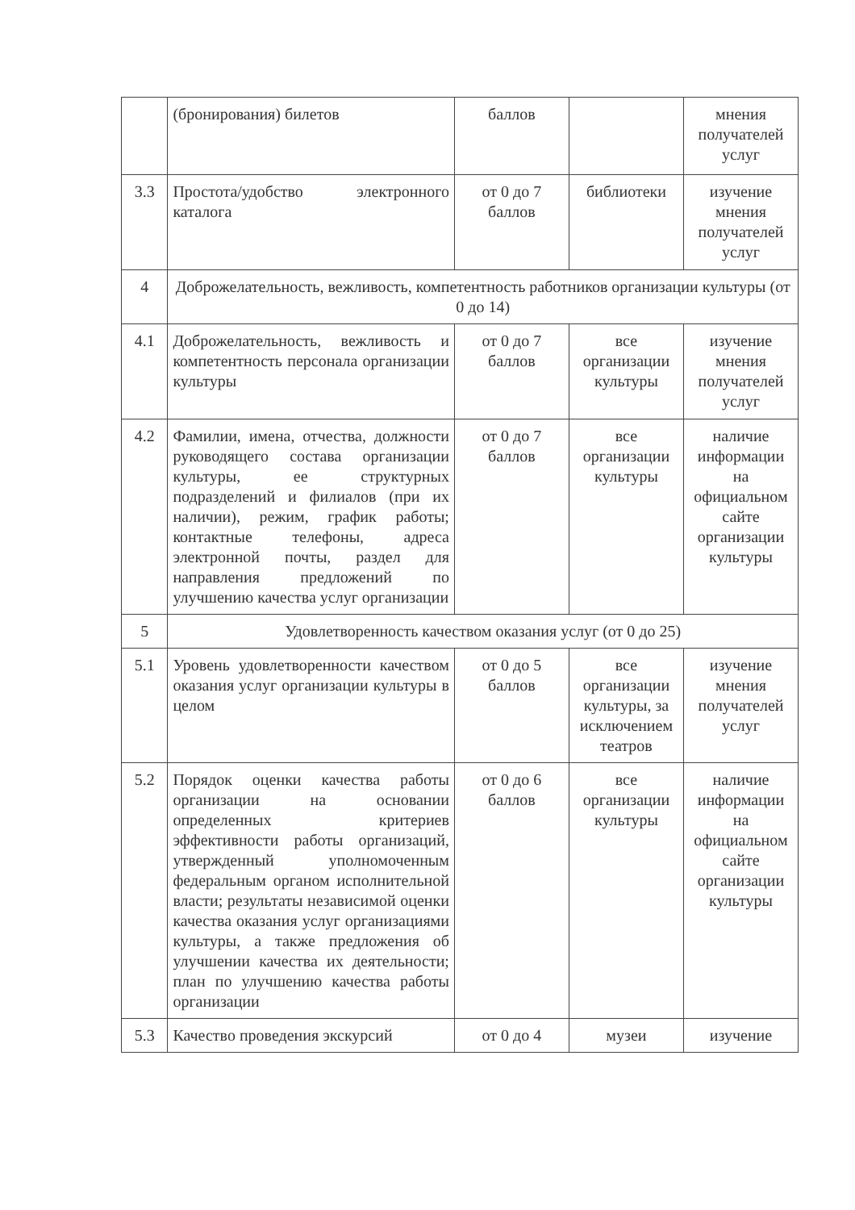| | (бронирования) билетов | баллов | | мнения получателей услуг |
| 3.3 | Простота/удобство электронного каталога | от 0 до 7 баллов | библиотеки | изучение мнения получателей услуг |
| 4 | Доброжелательность, вежливость, компетентность работников организации культуры (от 0 до 14) | | | |
| 4.1 | Доброжелательность, вежливость и компетентность персонала организации культуры | от 0 до 7 баллов | все организации культуры | изучение мнения получателей услуг |
| 4.2 | Фамилии, имена, отчества, должности руководящего состава организации культуры, ее структурных подразделений и филиалов (при их наличии), режим, график работы; контактные телефоны, адреса электронной почты, раздел для направления предложений по улучшению качества услуг организации | от 0 до 7 баллов | все организации культуры | наличие информации на официальном сайте организации культуры |
| 5 | Удовлетворенность качеством оказания услуг (от 0 до 25) | | | |
| 5.1 | Уровень удовлетворенности качеством оказания услуг организации культуры в целом | от 0 до 5 баллов | все организации культуры, за исключением театров | изучение мнения получателей услуг |
| 5.2 | Порядок оценки качества работы организации на основании определенных критериев эффективности работы организаций, утвержденный уполномоченным федеральным органом исполнительной власти; результаты независимой оценки качества оказания услуг организациями культуры, а также предложения об улучшении качества их деятельности; план по улучшению качества работы организации | от 0 до 6 баллов | все организации культуры | наличие информации на официальном сайте организации культуры |
| 5.3 | Качество проведения экскурсий | от 0 до 4 | музеи | изучение |